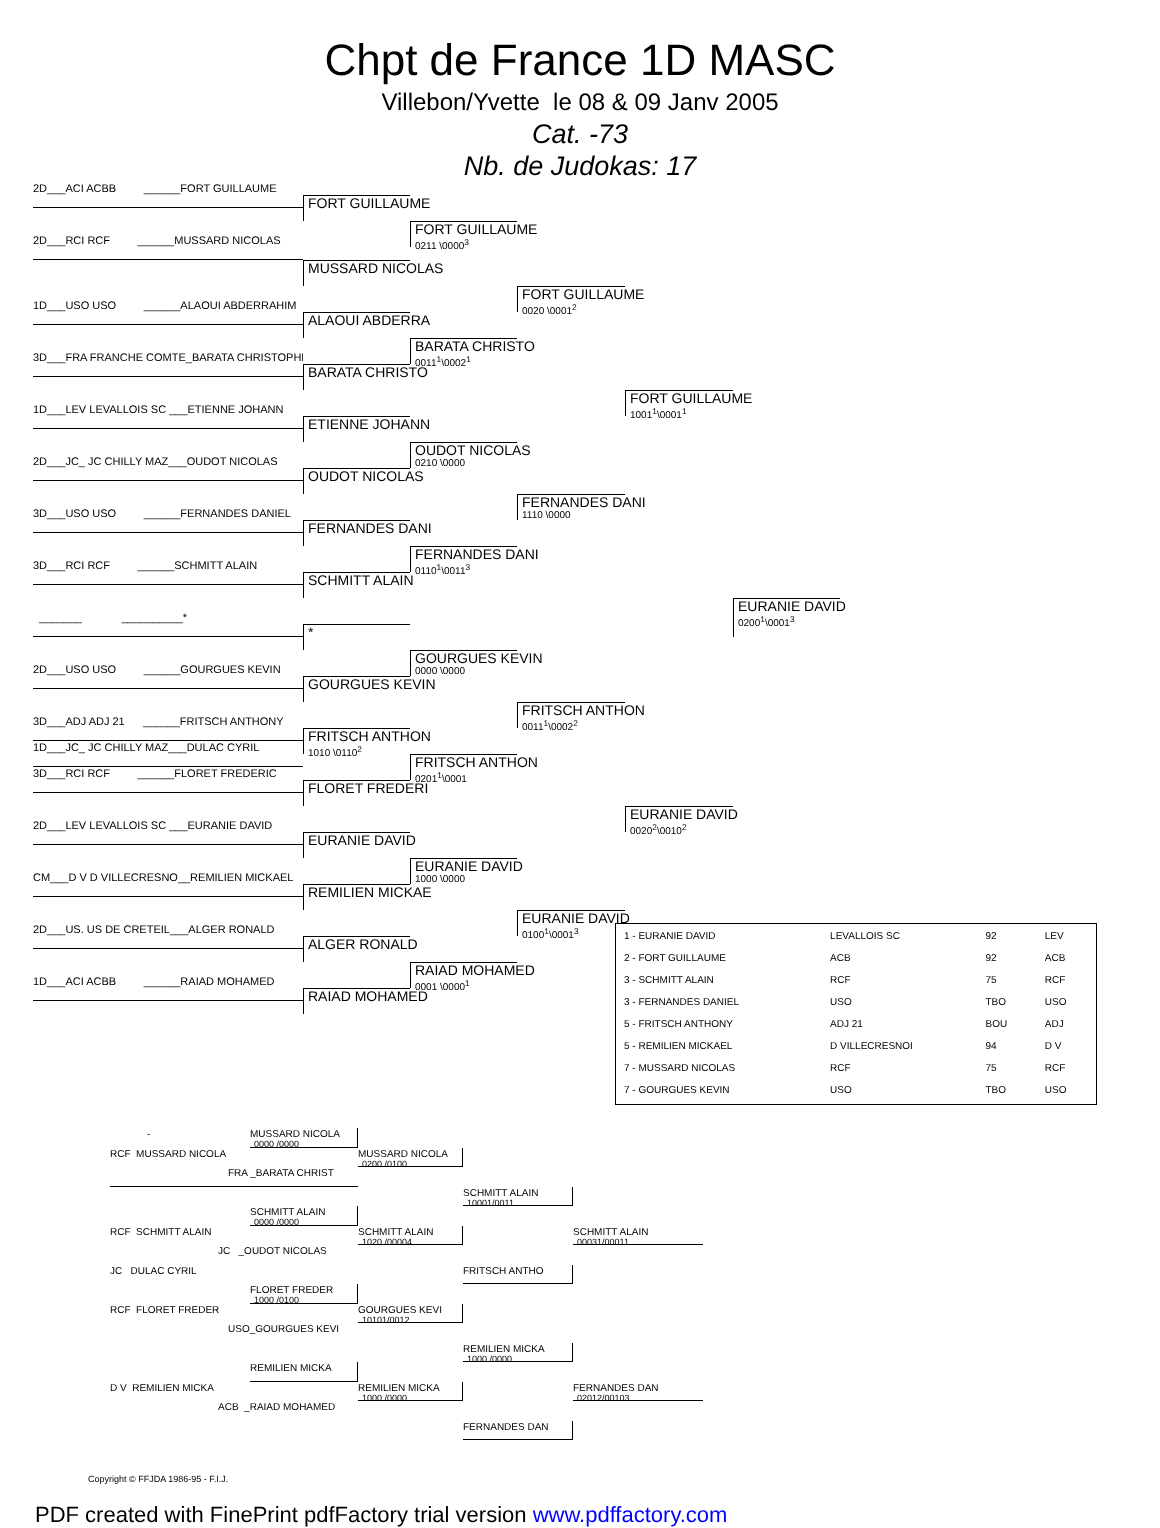Chpt de France 1D MASC
Villebon/Yvette le 08 & 09 Janv 2005
Cat. -73
Nb. de Judokas: 17
2D___ACI ACBB ______FORT GUILLAUME
FORT GUILLAUME
FORT GUILLAUME
0211 \0000<sup>3</sup>
2D___RCI RCF ______MUSSARD NICOLAS
MUSSARD NICOLAS
FORT GUILLAUME
0020 \0001<sup>2</sup>
1D___USO USO ______ALAOUI ABDERRAHIM
ALAOUI ABDERRA
BARATA CHRISTO
0011<sup>1</sup>\0002<sup>1</sup>
3D___FRA FRANCHE COMTE_BARATA CHRISTOPHE
BARATA CHRISTO
FORT GUILLAUME
1001<sup>1</sup>\0001<sup>1</sup>
1D___LEV LEVALLOIS SC ___ETIENNE JOHANN
ETIENNE JOHANN
OUDOT NICOLAS
0210 \0000
2D___JC_ JC CHILLY MAZ___OUDOT NICOLAS
OUDOT NICOLAS
FERNANDES DANI
1110 \0000
3D___USO USO ______FERNANDES DANIEL
FERNANDES DANI
FERNANDES DANI
0110<sup>1</sup>\0011<sup>3</sup>
3D___RCI RCF ______SCHMITT ALAIN
SCHMITT ALAIN
EURANIE DAVID
0200<sup>1</sup>\0001<sup>3</sup>
_______ __________*
*
GOURGUES KEVIN
0000 \0000
2D___USO USO ______GOURGUES KEVIN
GOURGUES KEVIN
FRITSCH ANTHON
0011<sup>1</sup>\0002<sup>2</sup>
3D___ADJ ADJ 21 ______FRITSCH ANTHONY
FRITSCH ANTHON
1010 \0110<sup>2</sup>
1D___JC_ JC CHILLY MAZ___DULAC CYRIL
FRITSCH ANTHON
0201<sup>1</sup>\0001
3D___RCI RCF ______FLORET FREDERIC
FLORET FREDERI
EURANIE DAVID
0020<sup>2</sup>\0010<sup>2</sup>
2D___LEV LEVALLOIS SC ___EURANIE DAVID
EURANIE DAVID
EURANIE DAVID
1000 \0000
CM___D V D VILLECRESNO__REMILIEN MICKAEL
REMILIEN MICKAE
EURANIE DAVID
0100<sup>1</sup>\0001<sup>3</sup>
2D___US. US DE CRETEIL___ALGER RONALD
| 1 - EURANIE DAVID | LEVALLOIS SC | 92 | LEV |
| 2 - FORT GUILLAUME | ACB | 92 | ACB |
| 3 - SCHMITT ALAIN | RCF | 75 | RCF |
| 3 - FERNANDES DANIEL | USO | TBO | USO |
| 5 - FRITSCH ANTHONY | ADJ 21 | BOU | ADJ |
| 5 - REMILIEN MICKAEL | D VILLECRESNOI | 94 | D V |
| 7 - MUSSARD NICOLAS | RCF | 75 | RCF |
| 7 - GOURGUES KEVIN | USO | TBO | USO |
ALGER RONALD
RAIAD MOHAMED
0001 \0000<sup>1</sup>
1D___ACI ACBB ______RAIAD MOHAMED
RAIAD MOHAMED
-
MUSSARD NICOLA
0000 /0000
RCF MUSSARD NICOLA
MUSSARD NICOLA
0200 /0100
FRA _BARATA CHRIST
SCHMITT ALAIN
10001/0011
SCHMITT ALAIN
0000 /0000
RCF SCHMITT ALAIN
SCHMITT ALAIN
1020 /00004
SCHMITT ALAIN
00031/00011
JC _OUDOT NICOLAS
JC DULAC CYRIL
FRITSCH ANTHO
FLORET FREDER
1000 /0100
RCF FLORET FREDER
GOURGUES KEVI
10101/0012
USO_GOURGUES KEVI
REMILIEN MICKA
1000 /0000
REMILIEN MICKA
D V REMILIEN MICKA
REMILIEN MICKA
1000 /0000
FERNANDES DAN
02012/00103
ACB _RAIAD MOHAMED
FERNANDES DAN
Copyright © FFJDA 1986-95 - F.I.J.
PDF created with FinePrint pdfFactory trial version www.pdffactory.com